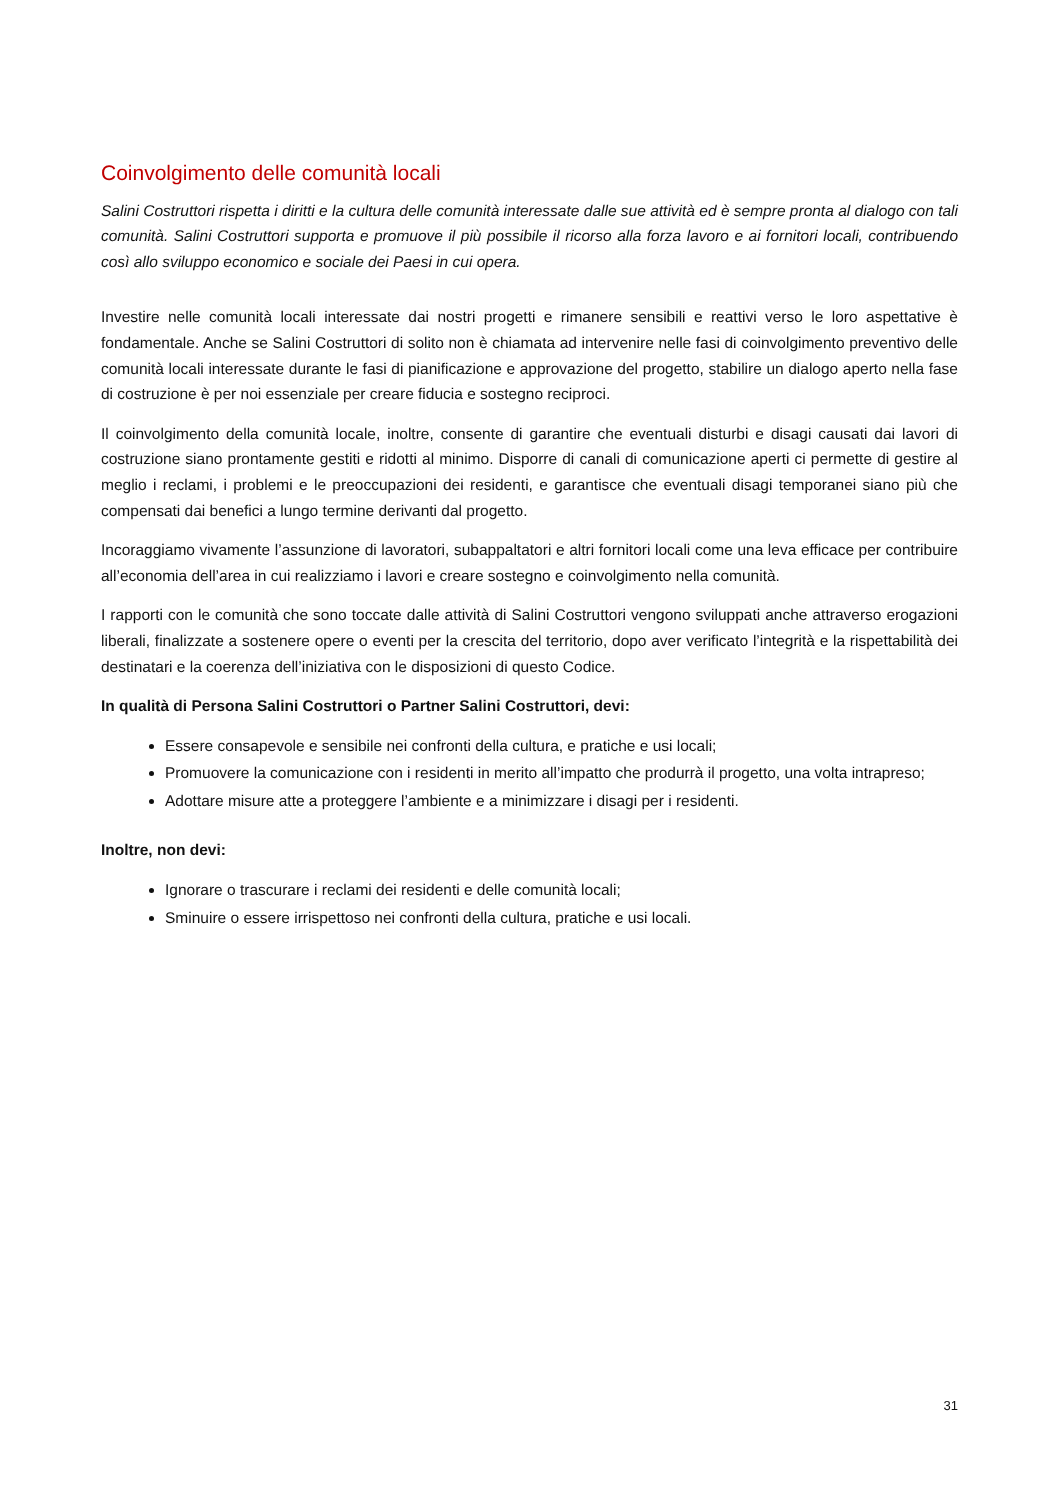Coinvolgimento delle comunità locali
Salini Costruttori rispetta i diritti e la cultura delle comunità interessate dalle sue attività ed è sempre pronta al dialogo con tali comunità. Salini Costruttori supporta e promuove il più possibile il ricorso alla forza lavoro e ai fornitori locali, contribuendo così allo sviluppo economico e sociale dei Paesi in cui opera.
Investire nelle comunità locali interessate dai nostri progetti e rimanere sensibili e reattivi verso le loro aspettative è fondamentale. Anche se Salini Costruttori di solito non è chiamata ad intervenire nelle fasi di coinvolgimento preventivo delle comunità locali interessate durante le fasi di pianificazione e approvazione del progetto, stabilire un dialogo aperto nella fase di costruzione è per noi essenziale per creare fiducia e sostegno reciproci.
Il coinvolgimento della comunità locale, inoltre, consente di garantire che eventuali disturbi e disagi causati dai lavori di costruzione siano prontamente gestiti e ridotti al minimo. Disporre di canali di comunicazione aperti ci permette di gestire al meglio i reclami, i problemi e le preoccupazioni dei residenti, e garantisce che eventuali disagi temporanei siano più che compensati dai benefici a lungo termine derivanti dal progetto.
Incoraggiamo vivamente l’assunzione di lavoratori, subappaltatori e altri fornitori locali come una leva efficace per contribuire all’economia dell’area in cui realizziamo i lavori e creare sostegno e coinvolgimento nella comunità.
I rapporti con le comunità che sono toccate dalle attività di Salini Costruttori vengono sviluppati anche attraverso erogazioni liberali, finalizzate a sostenere opere o eventi per la crescita del territorio, dopo aver verificato l’integrità e la rispettabilità dei destinatari e la coerenza dell’iniziativa con le disposizioni di questo Codice.
In qualità di Persona Salini Costruttori o Partner Salini Costruttori, devi:
Essere consapevole e sensibile nei confronti della cultura, e pratiche e usi locali;
Promuovere la comunicazione con i residenti in merito all’impatto che produrrà il progetto, una volta intrapreso;
Adottare misure atte a proteggere l’ambiente e a minimizzare i disagi per i residenti.
Inoltre, non devi:
Ignorare o trascurare i reclami dei residenti e delle comunità locali;
Sminuire o essere irrispettoso nei confronti della cultura, pratiche e usi locali.
31